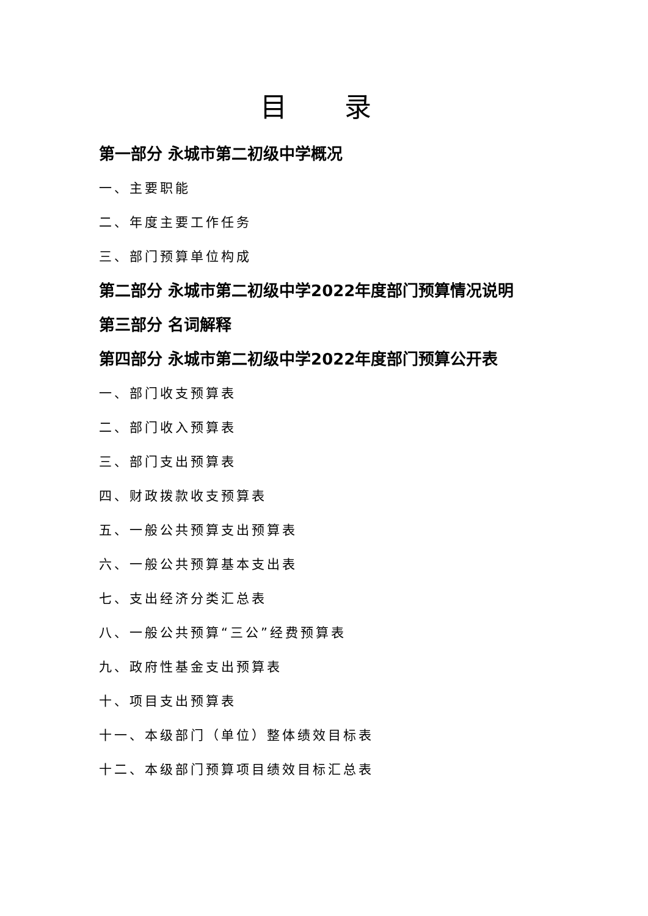目 录
第一部分 永城市第二初级中学概况
一、主要职能
二、年度主要工作任务
三、部门预算单位构成
第二部分 永城市第二初级中学2022年度部门预算情况说明
第三部分 名词解释
第四部分 永城市第二初级中学2022年度部门预算公开表
一、部门收支预算表
二、部门收入预算表
三、部门支出预算表
四、财政拨款收支预算表
五、一般公共预算支出预算表
六、一般公共预算基本支出表
七、支出经济分类汇总表
八、一般公共预算“三公”经费预算表
九、政府性基金支出预算表
十、项目支出预算表
十一、本级部门（单位）整体绩效目标表
十二、本级部门预算项目绩效目标汇总表